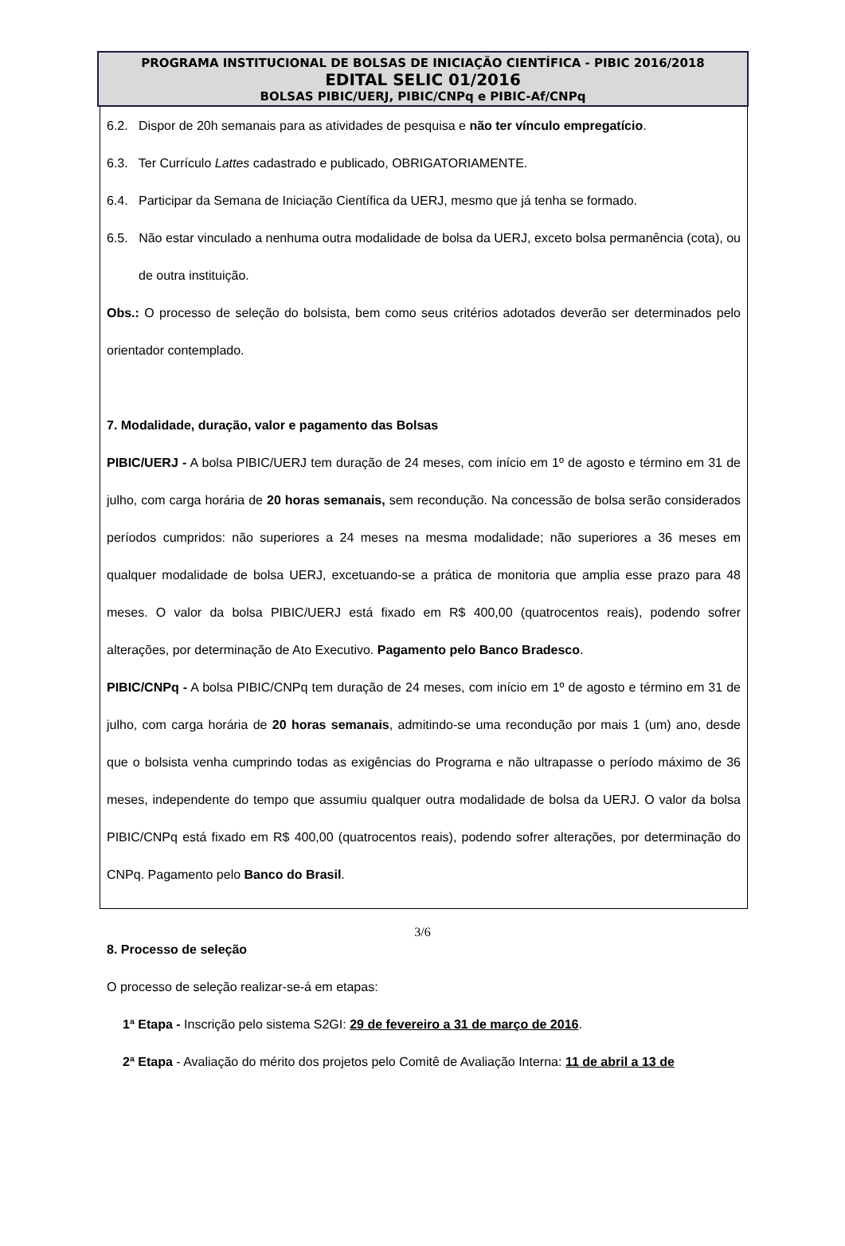PROGRAMA INSTITUCIONAL DE BOLSAS DE INICIAÇÃO CIENTÍFICA - PIBIC 2016/2018
EDITAL SELIC 01/2016
BOLSAS PIBIC/UERJ, PIBIC/CNPq e PIBIC-Af/CNPq
6.2. Dispor de 20h semanais para as atividades de pesquisa e não ter vínculo empregatício.
6.3. Ter Currículo Lattes cadastrado e publicado, OBRIGATORIAMENTE.
6.4. Participar da Semana de Iniciação Científica da UERJ, mesmo que já tenha se formado.
6.5. Não estar vinculado a nenhuma outra modalidade de bolsa da UERJ, exceto bolsa permanência (cota), ou de outra instituição.
Obs.: O processo de seleção do bolsista, bem como seus critérios adotados deverão ser determinados pelo orientador contemplado.
7. Modalidade, duração, valor e pagamento das Bolsas
PIBIC/UERJ - A bolsa PIBIC/UERJ tem duração de 24 meses, com início em 1º de agosto e término em 31 de julho, com carga horária de 20 horas semanais, sem recondução. Na concessão de bolsa serão considerados períodos cumpridos: não superiores a 24 meses na mesma modalidade; não superiores a 36 meses em qualquer modalidade de bolsa UERJ, excetuando-se a prática de monitoria que amplia esse prazo para 48 meses. O valor da bolsa PIBIC/UERJ está fixado em R$ 400,00 (quatrocentos reais), podendo sofrer alterações, por determinação de Ato Executivo. Pagamento pelo Banco Bradesco.
PIBIC/CNPq - A bolsa PIBIC/CNPq tem duração de 24 meses, com início em 1º de agosto e término em 31 de julho, com carga horária de 20 horas semanais, admitindo-se uma recondução por mais 1 (um) ano, desde que o bolsista venha cumprindo todas as exigências do Programa e não ultrapasse o período máximo de 36 meses, independente do tempo que assumiu qualquer outra modalidade de bolsa da UERJ. O valor da bolsa PIBIC/CNPq está fixado em R$ 400,00 (quatrocentos reais), podendo sofrer alterações, por determinação do CNPq. Pagamento pelo Banco do Brasil.
8. Processo de seleção
O processo de seleção realizar-se-á em etapas:
1ª Etapa - Inscrição pelo sistema S2GI: 29 de fevereiro a 31 de março de 2016.
2ª Etapa - Avaliação do mérito dos projetos pelo Comitê de Avaliação Interna: 11 de abril a 13 de
3/6